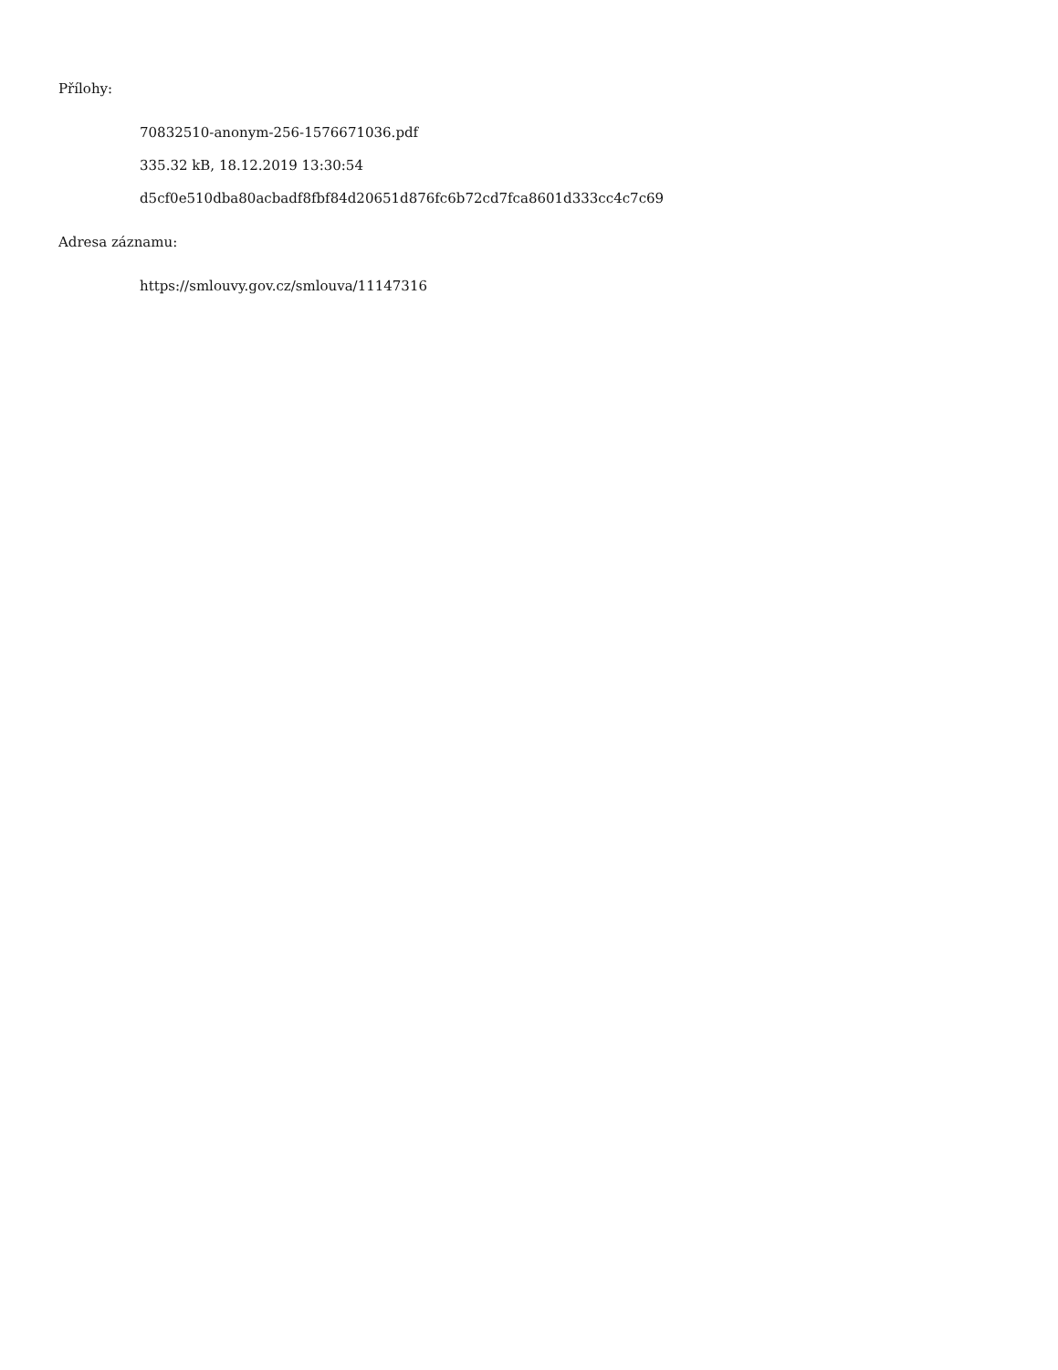Přílohy:
70832510-anonym-256-1576671036.pdf
335.32 kB, 18.12.2019 13:30:54
d5cf0e510dba80acbadf8fbf84d20651d876fc6b72cd7fca8601d333cc4c7c69
Adresa záznamu:
https://smlouvy.gov.cz/smlouva/11147316